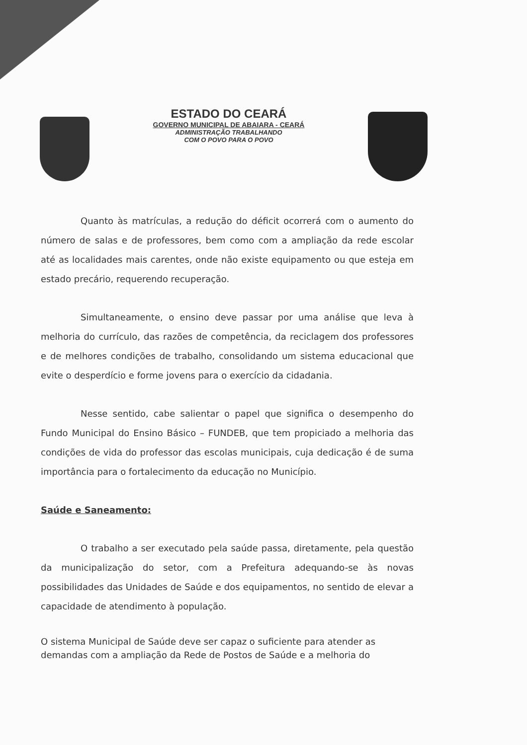ESTADO DO CEARÁ
GOVERNO MUNICIPAL DE ABAIARA - CEARÁ
ADMINISTRAÇÃO TRABALHANDO
COM O POVO PARA O POVO
Quanto às matrículas, a redução do déficit ocorrerá com o aumento do número de salas e de professores, bem como com a ampliação da rede escolar até as localidades mais carentes, onde não existe equipamento ou que esteja em estado precário, requerendo recuperação.
Simultaneamente, o ensino deve passar por uma análise que leva à melhoria do currículo, das razões de competência, da reciclagem dos professores e de melhores condições de trabalho, consolidando um sistema educacional que evite o desperdício e forme jovens para o exercício da cidadania.
Nesse sentido, cabe salientar o papel que significa o desempenho do Fundo Municipal do Ensino Básico – FUNDEB, que tem propiciado a melhoria das condições de vida do professor das escolas municipais, cuja dedicação é de suma importância para o fortalecimento da educação no Município.
Saúde e Saneamento:
O trabalho a ser executado pela saúde passa, diretamente, pela questão da municipalização do setor, com a Prefeitura adequando-se às novas possibilidades das Unidades de Saúde e dos equipamentos, no sentido de elevar a capacidade de atendimento à população.
O sistema Municipal de Saúde deve ser capaz o suficiente para atender as demandas com a ampliação da Rede de Postos de Saúde e a melhoria do